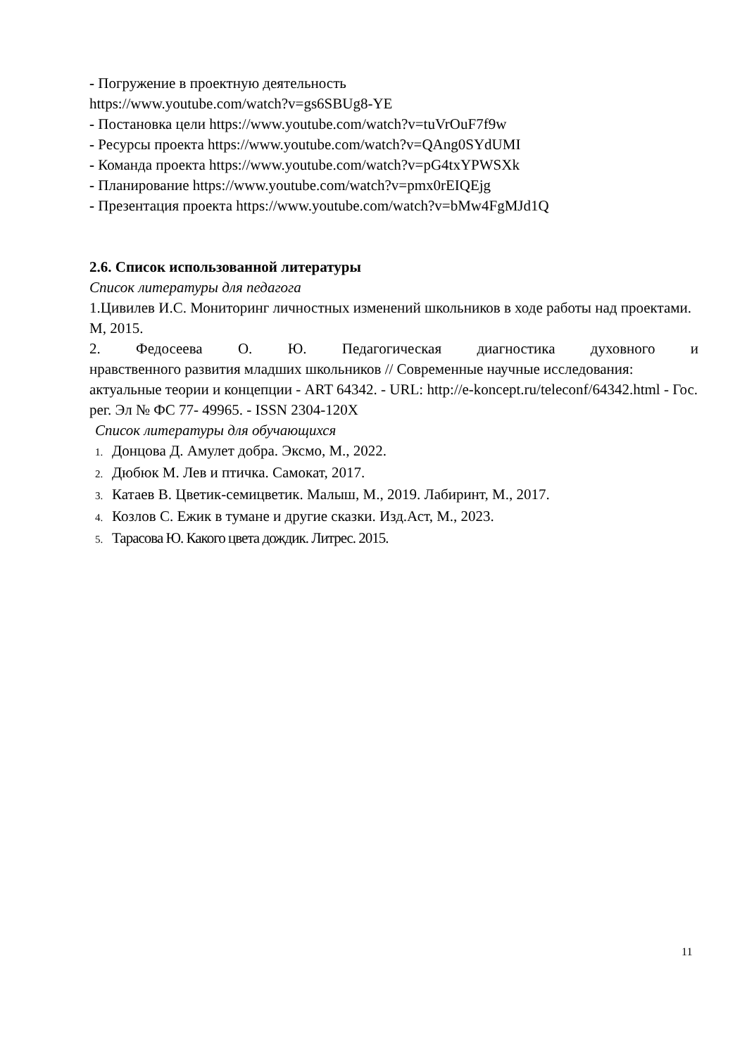- Погружение в проектную деятельность
https://www.youtube.com/watch?v=gs6SBUg8-YE
- Постановка цели https://www.youtube.com/watch?v=tuVrOuF7f9w
- Ресурсы проекта https://www.youtube.com/watch?v=QAng0SYdUMI
- Команда проекта https://www.youtube.com/watch?v=pG4txYPWSXk
- Планирование https://www.youtube.com/watch?v=pmx0rEIQEjg
- Презентация проекта https://www.youtube.com/watch?v=bMw4FgMJd1Q
2.6. Список использованной литературы
Список литературы для педагога
1.Цивилев И.С. Мониторинг личностных изменений школьников в ходе работы над проектами. М, 2015.
2. Федосеева О. Ю. Педагогическая диагностика духовного и
нравственного развития младших школьников // Современные научные исследования: актуальные теории и концепции - ART 64342. - URL: http://e-koncept.ru/teleconf/64342.html - Гос. рег. Эл № ФС 77- 49965. - ISSN 2304-120X
Список литературы для обучающихся
1. Донцова Д. Амулет добра. Эксмо, М., 2022.
2. Дюбюк М. Лев и птичка. Самокат, 2017.
3. Катаев В. Цветик-семицветик. Малыш, М., 2019. Лабиринт, М., 2017.
4. Козлов С. Ежик в тумане и другие сказки. Изд.Аст, М., 2023.
5. Тарасова Ю. Какого цвета дождик. Литрес. 2015.
11